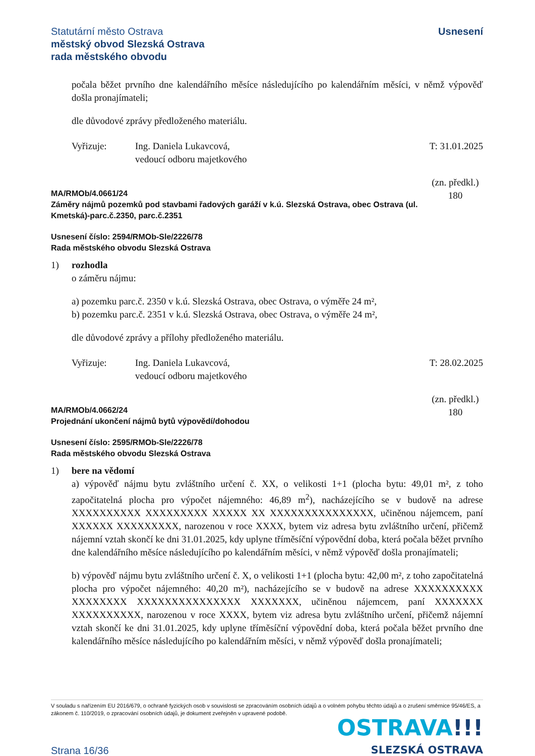Statutární město Ostrava
městský obvod Slezská Ostrava
rada městského obvodu
Usnesení
počala běžet prvního dne kalendářního měsíce následujícího po kalendářním měsíci, v němž výpověď došla pronajímateli;
dle důvodové zprávy předloženého materiálu.
Vyřizuje: Ing. Daniela Lukavcová,
vedoucí odboru majetkového
T: 31.01.2025
MA/RMOb/4.0661/24
Záměry nájmů pozemků pod stavbami řadových garáží v k.ú. Slezská Ostrava, obec Ostrava (ul. Kmetská)-parc.č.2350, parc.č.2351
(zn. předkl.)
180
Usnesení číslo: 2594/RMOb-Sle/2226/78
Rada městského obvodu Slezská Ostrava
1) rozhodla
o záměru nájmu:
a) pozemku parc.č. 2350 v k.ú. Slezská Ostrava, obec Ostrava, o výměře 24 m²,
b) pozemku parc.č. 2351 v k.ú. Slezská Ostrava, obec Ostrava, o výměře 24 m²,
dle důvodové zprávy a přílohy předloženého materiálu.
Vyřizuje: Ing. Daniela Lukavcová,
vedoucí odboru majetkového
T: 28.02.2025
MA/RMOb/4.0662/24
Projednání ukončení nájmů bytů výpovědí/dohodou
(zn. předkl.)
180
Usnesení číslo: 2595/RMOb-Sle/2226/78
Rada městského obvodu Slezská Ostrava
1) bere na vědomí
a) výpověď nájmu bytu zvláštního určení č. XX, o velikosti 1+1 (plocha bytu: 49,01 m², z toho započitatelná plocha pro výpočet nájemného: 46,89 m<sup>2</sup>), nacházejícího se v budově na adrese XXXXXXXXXX XXXXXXXXX XXXXX XX XXXXXXXXXXXXXXX, učiněnou nájemcem, paní XXXXXX XXXXXXXXX, narozenou v roce XXXX, bytem viz adresa bytu zvláštního určení, přičemž nájemní vztah skončí ke dni 31.01.2025, kdy uplyne tříměsíční výpovědní doba, která počala běžet prvního dne kalendářního měsíce následujícího po kalendářním měsíci, v němž výpověď došla pronajímateli;
b) výpověď nájmu bytu zvláštního určení č. X, o velikosti 1+1 (plocha bytu: 42,00 m², z toho započitatelná plocha pro výpočet nájemného: 40,20 m²), nacházejícího se v budově na adrese XXXXXXXXXX XXXXXXXX XXXXXXXXXXXXXXX XXXXXXX, učiněnou nájemcem, paní XXXXXXX XXXXXXXXXX, narozenou v roce XXXX, bytem viz adresa bytu zvláštního určení, přičemž nájemní vztah skončí ke dni 31.01.2025, kdy uplyne tříměsíční výpovědní doba, která počala běžet prvního dne kalendářního měsíce následujícího po kalendářním měsíci, v němž výpověď došla pronajímateli;
V souladu s nařízením EU 2016/679, o ochraně fyzických osob v souvislosti se zpracováním osobních údajů a o volném pohybu těchto údajů a o zrušení směrnice 95/46/ES, a zákonem č. 110/2019, o zpracování osobních údajů, je dokument zveřejněn v upravené podobě.
OSTRAVA!!!
SLEZSKÁ OSTRAVA
Strana 16/36